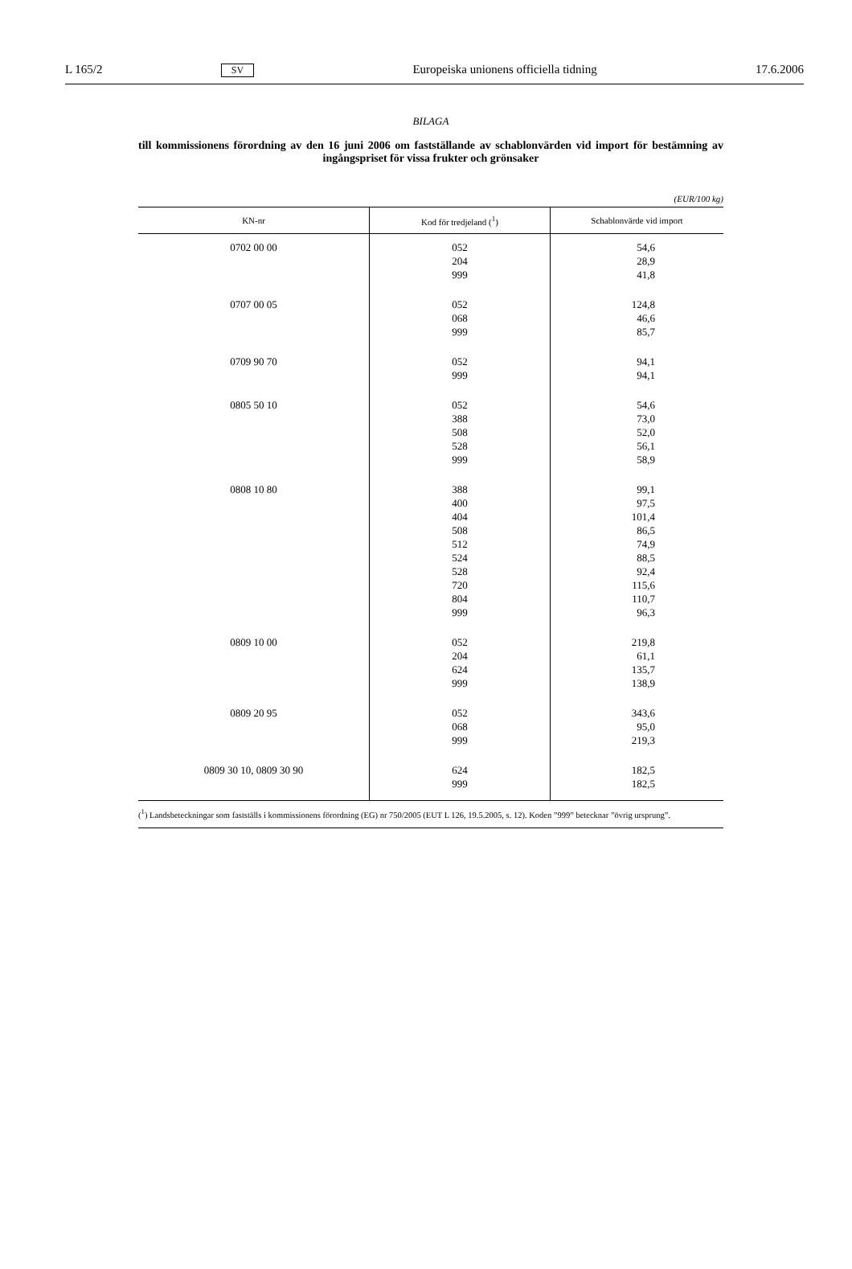L 165/2 SV Europeiska unionens officiella tidning 17.6.2006
BILAGA
till kommissionens förordning av den 16 juni 2006 om fastställande av schablonvärden vid import för bestämning av ingångspriset för vissa frukter och grönsaker
(EUR/100 kg)
| KN-nr | Kod för tredjeland (<sup>1</sup>) | Schablonvärde vid import |
| --- | --- | --- |
| 0702 00 00 | 052 204 999 | 54,6 28,9 41,8 |
| 0707 00 05 | 052 068 999 | 124,8 46,6 85,7 |
| 0709 90 70 | 052 999 | 94,1 94,1 |
| 0805 50 10 | 052 388 508 528 999 | 54,6 73,0 52,0 56,1 58,9 |
| 0808 10 80 | 388 400 404 508 512 524 528 720 804 999 | 99,1 97,5 101,4 86,5 74,9 88,5 92,4 115,6 110,7 96,3 |
| 0809 10 00 | 052 204 624 999 | 219,8 61,1 135,7 138,9 |
| 0809 20 95 | 052 068 999 | 343,6 95,0 219,3 |
| 0809 30 10, 0809 30 90 | 624 999 | 182,5 182,5 |
(<sup>1</sup>) Landsbeteckningar som fastställs i kommissionens förordning (EG) nr 750/2005 (EUT L 126, 19.5.2005, s. 12). Koden ”999” betecknar ”övrig ursprung”.